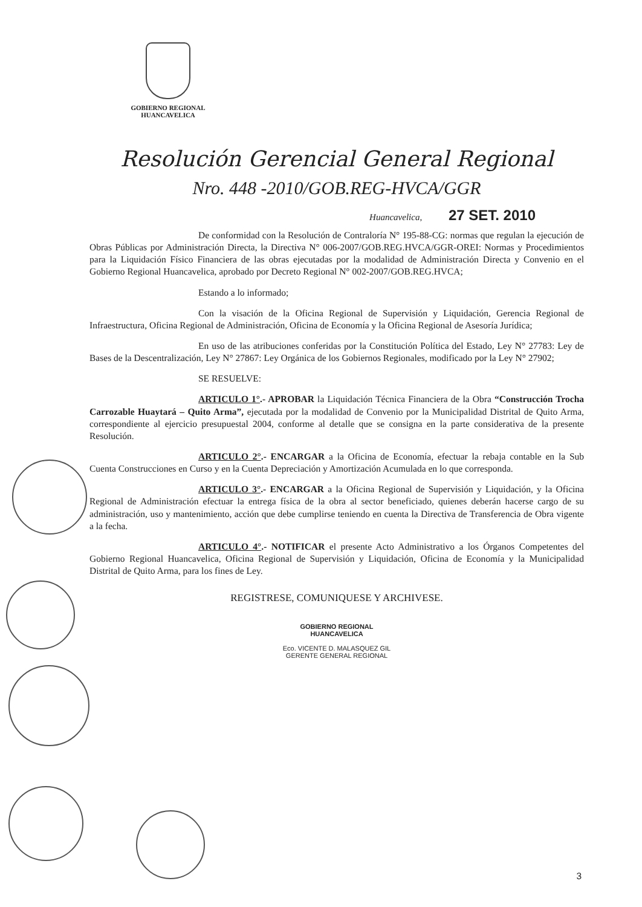GOBIERNO REGIONAL
HUANCAVELICA
Resolución Gerencial General Regional
Nro. 448 -2010/GOB.REG-HVCA/GGR
Huancavelica, 27 SET. 2010
De conformidad con la Resolución de Contraloría N° 195-88-CG: normas que regulan la ejecución de Obras Públicas por Administración Directa, la Directiva N° 006-2007/GOB.REG.HVCA/GGR-OREI: Normas y Procedimientos para la Liquidación Físico Financiera de las obras ejecutadas por la modalidad de Administración Directa y Convenio en el Gobierno Regional Huancavelica, aprobado por Decreto Regional N° 002-2007/GOB.REG.HVCA;
Estando a lo informado;
Con la visación de la Oficina Regional de Supervisión y Liquidación, Gerencia Regional de Infraestructura, Oficina Regional de Administración, Oficina de Economía y la Oficina Regional de Asesoría Jurídica;
En uso de las atribuciones conferidas por la Constitución Política del Estado, Ley N° 27783: Ley de Bases de la Descentralización, Ley N° 27867: Ley Orgánica de los Gobiernos Regionales, modificado por la Ley N° 27902;
SE RESUELVE:
ARTICULO 1°.- APROBAR la Liquidación Técnica Financiera de la Obra “Construcción Trocha Carrozable Huaytará – Quito Arma”, ejecutada por la modalidad de Convenio por la Municipalidad Distrital de Quito Arma, correspondiente al ejercicio presupuestal 2004, conforme al detalle que se consigna en la parte considerativa de la presente Resolución.
ARTICULO 2°.- ENCARGAR a la Oficina de Economía, efectuar la rebaja contable en la Sub Cuenta Construcciones en Curso y en la Cuenta Depreciación y Amortización Acumulada en lo que corresponda.
ARTICULO 3°.- ENCARGAR a la Oficina Regional de Supervisión y Liquidación, y la Oficina Regional de Administración efectuar la entrega física de la obra al sector beneficiado, quienes deberán hacerse cargo de su administración, uso y mantenimiento, acción que debe cumplirse teniendo en cuenta la Directiva de Transferencia de Obra vigente a la fecha.
ARTICULO 4°.- NOTIFICAR el presente Acto Administrativo a los Órganos Competentes del Gobierno Regional Huancavelica, Oficina Regional de Supervisión y Liquidación, Oficina de Economía y la Municipalidad Distrital de Quito Arma, para los fines de Ley.
REGISTRESE, COMUNIQUESE Y ARCHIVESE.
GOBIERNO REGIONAL
HUANCAVELICA
Eco. VICENTE D. MALASQUEZ GIL
GERENTE GENERAL REGIONAL
3